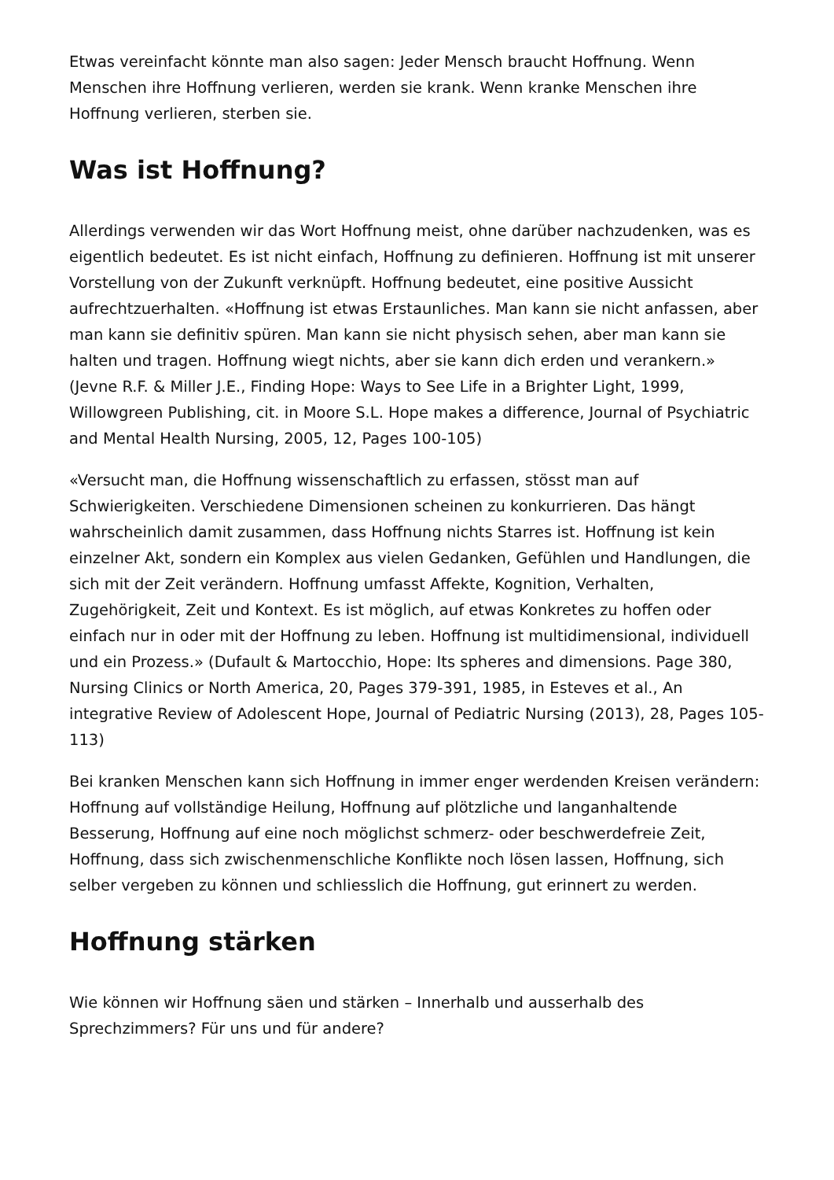Etwas vereinfacht könnte man also sagen: Jeder Mensch braucht Hoffnung. Wenn Menschen ihre Hoffnung verlieren, werden sie krank. Wenn kranke Menschen ihre Hoffnung verlieren, sterben sie.
Was ist Hoffnung?
Allerdings verwenden wir das Wort Hoffnung meist, ohne darüber nachzudenken, was es eigentlich bedeutet. Es ist nicht einfach, Hoffnung zu definieren. Hoffnung ist mit unserer Vorstellung von der Zukunft verknüpft. Hoffnung bedeutet, eine positive Aussicht aufrechtzuerhalten. «Hoffnung ist etwas Erstaunliches. Man kann sie nicht anfassen, aber man kann sie definitiv spüren. Man kann sie nicht physisch sehen, aber man kann sie halten und tragen. Hoffnung wiegt nichts, aber sie kann dich erden und verankern.» (Jevne R.F. & Miller J.E., Finding Hope: Ways to See Life in a Brighter Light, 1999, Willowgreen Publishing, cit. in Moore S.L. Hope makes a difference, Journal of Psychiatric and Mental Health Nursing, 2005, 12, Pages 100-105)
«Versucht man, die Hoffnung wissenschaftlich zu erfassen, stösst man auf Schwierigkeiten. Verschiedene Dimensionen scheinen zu konkurrieren. Das hängt wahrscheinlich damit zusammen, dass Hoffnung nichts Starres ist. Hoffnung ist kein einzelner Akt, sondern ein Komplex aus vielen Gedanken, Gefühlen und Handlungen, die sich mit der Zeit verändern. Hoffnung umfasst Affekte, Kognition, Verhalten, Zugehörigkeit, Zeit und Kontext. Es ist möglich, auf etwas Konkretes zu hoffen oder einfach nur in oder mit der Hoffnung zu leben. Hoffnung ist multidimensional, individuell und ein Prozess.» (Dufault & Martocchio, Hope: Its spheres and dimensions. Page 380, Nursing Clinics or North America, 20, Pages 379-391, 1985, in Esteves et al., An integrative Review of Adolescent Hope, Journal of Pediatric Nursing (2013), 28, Pages 105-113)
Bei kranken Menschen kann sich Hoffnung in immer enger werdenden Kreisen verändern: Hoffnung auf vollständige Heilung, Hoffnung auf plötzliche und langanhaltende Besserung, Hoffnung auf eine noch möglichst schmerz- oder beschwerdefreie Zeit, Hoffnung, dass sich zwischenmenschliche Konflikte noch lösen lassen, Hoffnung, sich selber vergeben zu können und schliesslich die Hoffnung, gut erinnert zu werden.
Hoffnung stärken
Wie können wir Hoffnung säen und stärken – Innerhalb und ausserhalb des Sprechzimmers? Für uns und für andere?